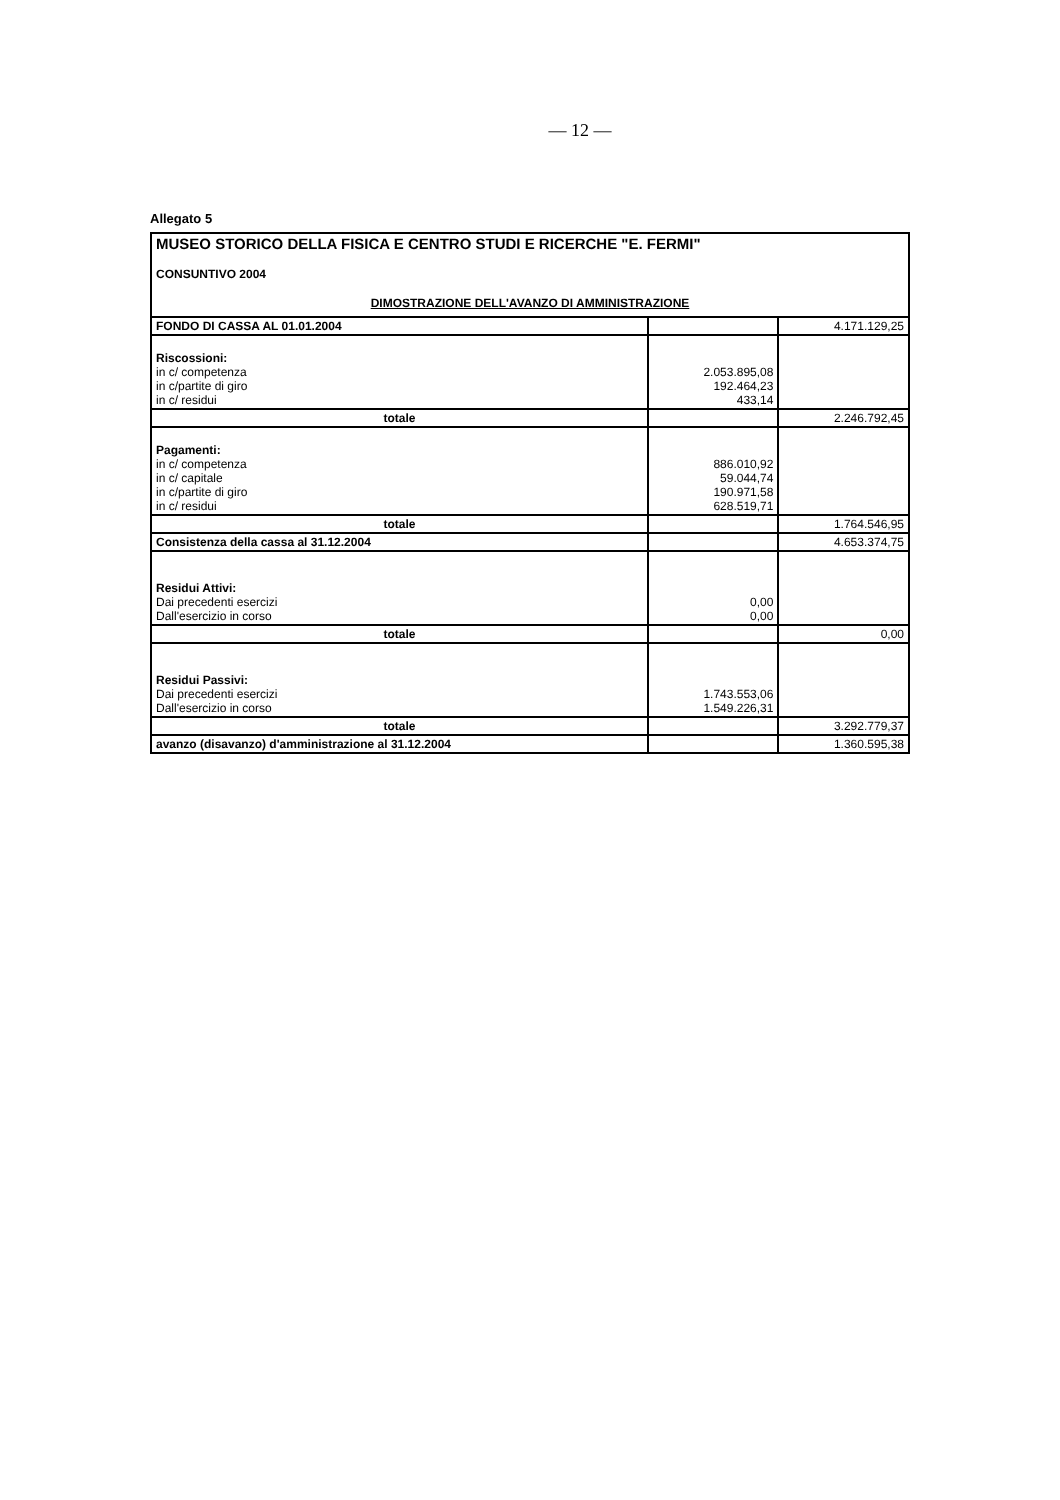— 12 —
Allegato 5
| MUSEO STORICO DELLA FISICA E CENTRO STUDI E RICERCHE "E. FERMI" | | |
| CONSUNTIVO 2004 | | |
| DIMOSTRAZIONE DELL'AVANZO DI AMMINISTRAZIONE | | |
| FONDO DI CASSA AL 01.01.2004 | | 4.171.129,25 |
| Riscossioni: in c/ competenza in c/partite di giro in c/ residui | 2.053.895,08 192.464,23 433,14 | |
| totale | | 2.246.792,45 |
| Pagamenti: in c/ competenza in c/ capitale in c/partite di giro in c/ residui | 886.010,92 59.044,74 190.971,58 628.519,71 | |
| totale | | 1.764.546,95 |
| Consistenza della cassa al 31.12.2004 | | 4.653.374,75 |
| Residui Attivi: Dai precedenti esercizi Dall'esercizio in corso | 0,00 0,00 | |
| totale | | 0,00 |
| Residui Passivi: Dai precedenti esercizi Dall'esercizio in corso | 1.743.553,06 1.549.226,31 | |
| totale | | 3.292.779,37 |
| avanzo (disavanzo) d'amministrazione al 31.12.2004 | | 1.360.595,38 |